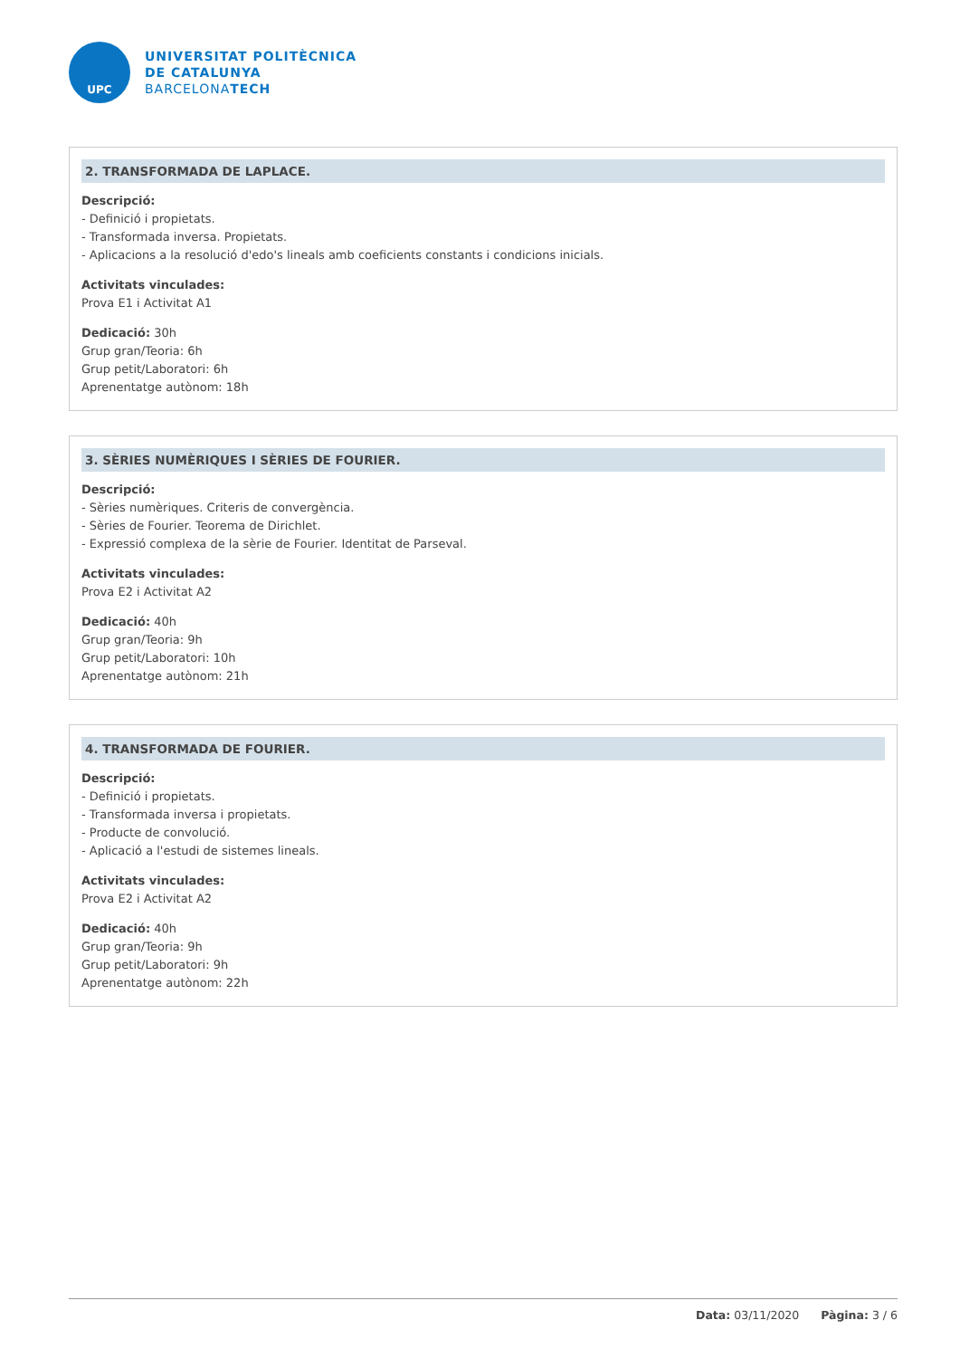UPC
UNIVERSITAT POLITÈCNICA
DE CATALUNYA
BARCELONATECH
2. TRANSFORMADA DE LAPLACE.
Descripció:
- Definició i propietats.
- Transformada inversa. Propietats.
- Aplicacions a la resolució d'edo's lineals amb coeficients constants i condicions inicials.
Activitats vinculades:
Prova E1 i Activitat A1
Dedicació: 30h
Grup gran/Teoria: 6h
Grup petit/Laboratori: 6h
Aprenentatge autònom: 18h
3. SÈRIES NUMÈRIQUES I SÈRIES DE FOURIER.
Descripció:
- Sèries numèriques. Criteris de convergència.
- Sèries de Fourier. Teorema de Dirichlet.
- Expressió complexa de la sèrie de Fourier. Identitat de Parseval.
Activitats vinculades:
Prova E2 i Activitat A2
Dedicació: 40h
Grup gran/Teoria: 9h
Grup petit/Laboratori: 10h
Aprenentatge autònom: 21h
4. TRANSFORMADA DE FOURIER.
Descripció:
- Definició i propietats.
- Transformada inversa i propietats.
- Producte de convolució.
- Aplicació a l'estudi de sistemes lineals.
Activitats vinculades:
Prova E2 i Activitat A2
Dedicació: 40h
Grup gran/Teoria: 9h
Grup petit/Laboratori: 9h
Aprenentatge autònom: 22h
Data: 03/11/2020 Pàgina: 3 / 6